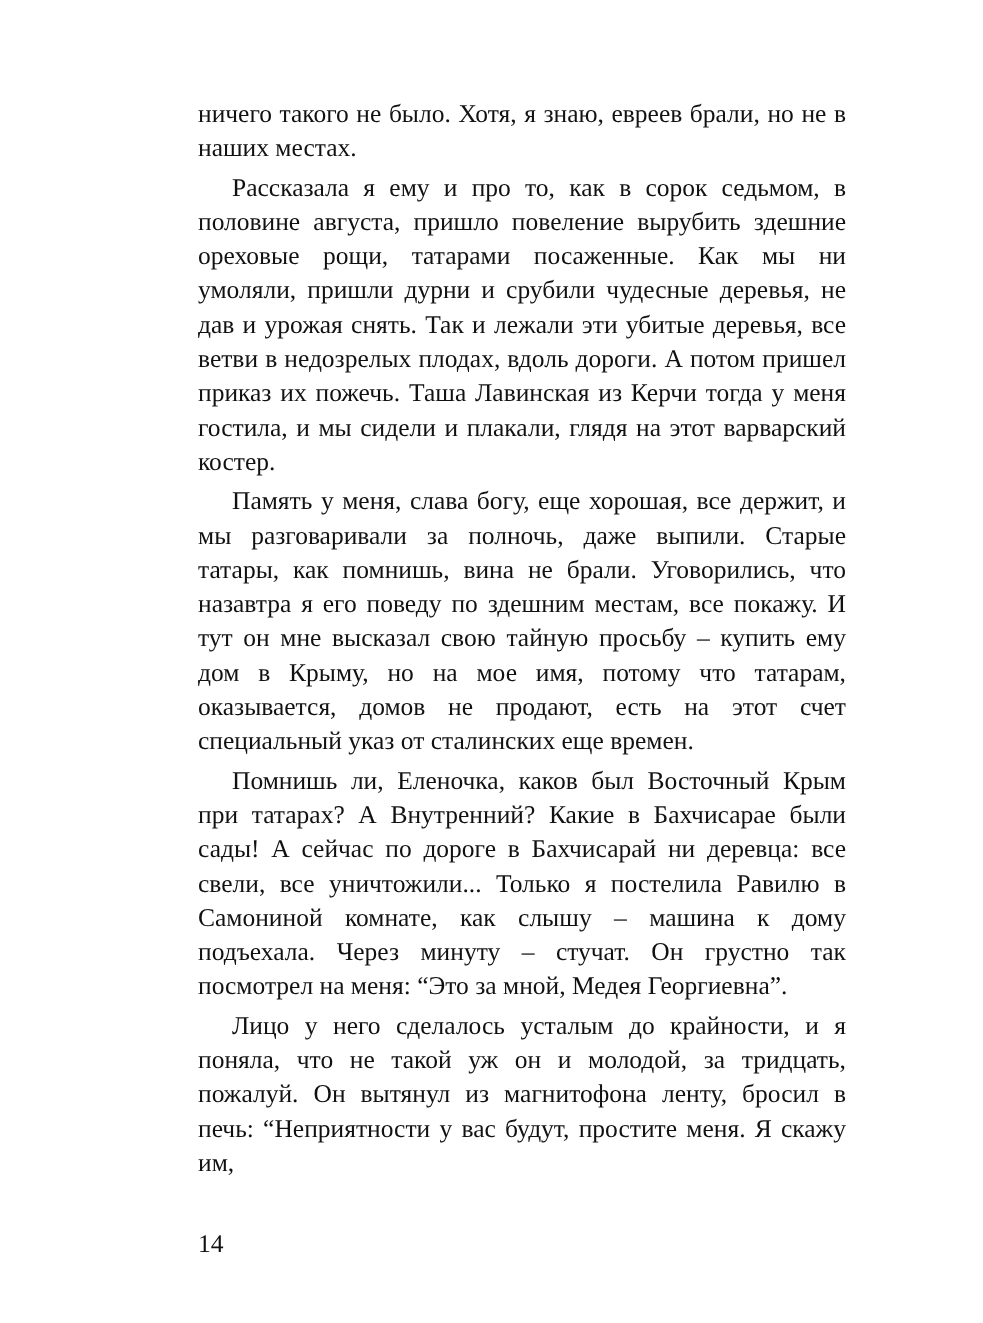ничего такого не было. Хотя, я знаю, евреев брали, но не в наших местах.
Рассказала я ему и про то, как в сорок седьмом, в половине августа, пришло повеление вырубить здешние ореховые рощи, татарами посаженные. Как мы ни умоляли, пришли дурни и срубили чудесные деревья, не дав и урожая снять. Так и лежали эти убитые деревья, все ветви в недозрелых плодах, вдоль дороги. А потом пришел приказ их пожечь. Таша Лавинская из Керчи тогда у меня гостила, и мы сидели и плакали, глядя на этот варварский костер.
Память у меня, слава богу, еще хорошая, все держит, и мы разговаривали за полночь, даже выпили. Старые татары, как помнишь, вина не брали. Уговорились, что назавтра я его поведу по здешним местам, все покажу. И тут он мне высказал свою тайную просьбу – купить ему дом в Крыму, но на мое имя, потому что татарам, оказывается, домов не продают, есть на этот счет специальный указ от сталинских еще времен.
Помнишь ли, Еленочка, каков был Восточный Крым при татарах? А Внутренний? Какие в Бахчисарае были сады! А сейчас по дороге в Бахчисарай ни деревца: все свели, все уничтожили... Только я постелила Равилю в Самониной комнате, как слышу – машина к дому подъехала. Через минуту – стучат. Он грустно так посмотрел на меня: “Это за мной, Медея Георгиевна”.
Лицо у него сделалось усталым до крайности, и я поняла, что не такой уж он и молодой, за тридцать, пожалуй. Он вытянул из магнитофона ленту, бросил в печь: “Неприятности у вас будут, простите меня. Я скажу им,
14